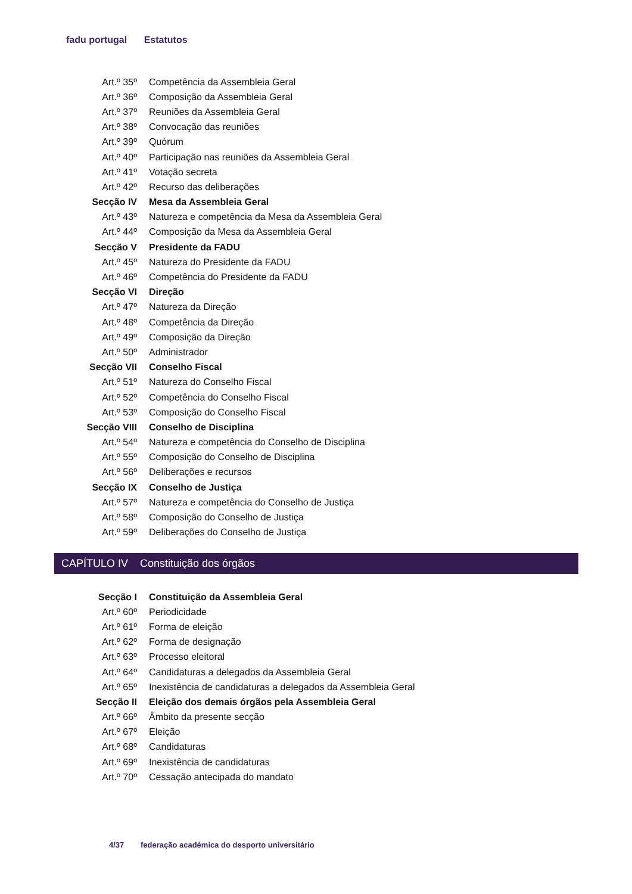fadu portugal Estatutos
| Art.º 35º | Competência da Assembleia Geral |
| Art.º 36º | Composição da Assembleia Geral |
| Art.º 37º | Reuniões da Assembleia Geral |
| Art.º 38º | Convocação das reuniões |
| Art.º 39º | Quórum |
| Art.º 40º | Participação nas reuniões da Assembleia Geral |
| Art.º 41º | Votação secreta |
| Art.º 42º | Recurso das deliberações |
| Secção IV | Mesa da Assembleia Geral |
| Art.º 43º | Natureza e competência da Mesa da Assembleia Geral |
| Art.º 44º | Composição da Mesa da Assembleia Geral |
| Secção V | Presidente da FADU |
| Art.º 45º | Natureza do Presidente da FADU |
| Art.º 46º | Competência do Presidente da FADU |
| Secção VI | Direção |
| Art.º 47º | Natureza da Direção |
| Art.º 48º | Competência da Direção |
| Art.º 49º | Composição da Direção |
| Art.º 50º | Administrador |
| Secção VII | Conselho Fiscal |
| Art.º 51º | Natureza do Conselho Fiscal |
| Art.º 52º | Competência do Conselho Fiscal |
| Art.º 53º | Composição do Conselho Fiscal |
| Secção VIII | Conselho de Disciplina |
| Art.º 54º | Natureza e competência do Conselho de Disciplina |
| Art.º 55º | Composição do Conselho de Disciplina |
| Art.º 56º | Deliberações e recursos |
| Secção IX | Conselho de Justiça |
| Art.º 57º | Natureza e competência do Conselho de Justiça |
| Art.º 58º | Composição do Conselho de Justiça |
| Art.º 59º | Deliberações do Conselho de Justiça |
| CAPÍTULO IV | Constituição dos órgãos |
| Secção I | Constituição da Assembleia Geral |
| Art.º 60º | Periodicidade |
| Art.º 61º | Forma de eleição |
| Art.º 62º | Forma de designação |
| Art.º 63º | Processo eleitoral |
| Art.º 64º | Candidaturas a delegados da Assembleia Geral |
| Art.º 65º | Inexistência de candidaturas a delegados da Assembleia Geral |
| Secção II | Eleição dos demais órgãos pela Assembleia Geral |
| Art.º 66º | Âmbito da presente secção |
| Art.º 67º | Eleição |
| Art.º 68º | Candidaturas |
| Art.º 69º | Inexistência de candidaturas |
| Art.º 70º | Cessação antecipada do mandato |
4/37 federação académica do desporto universitário